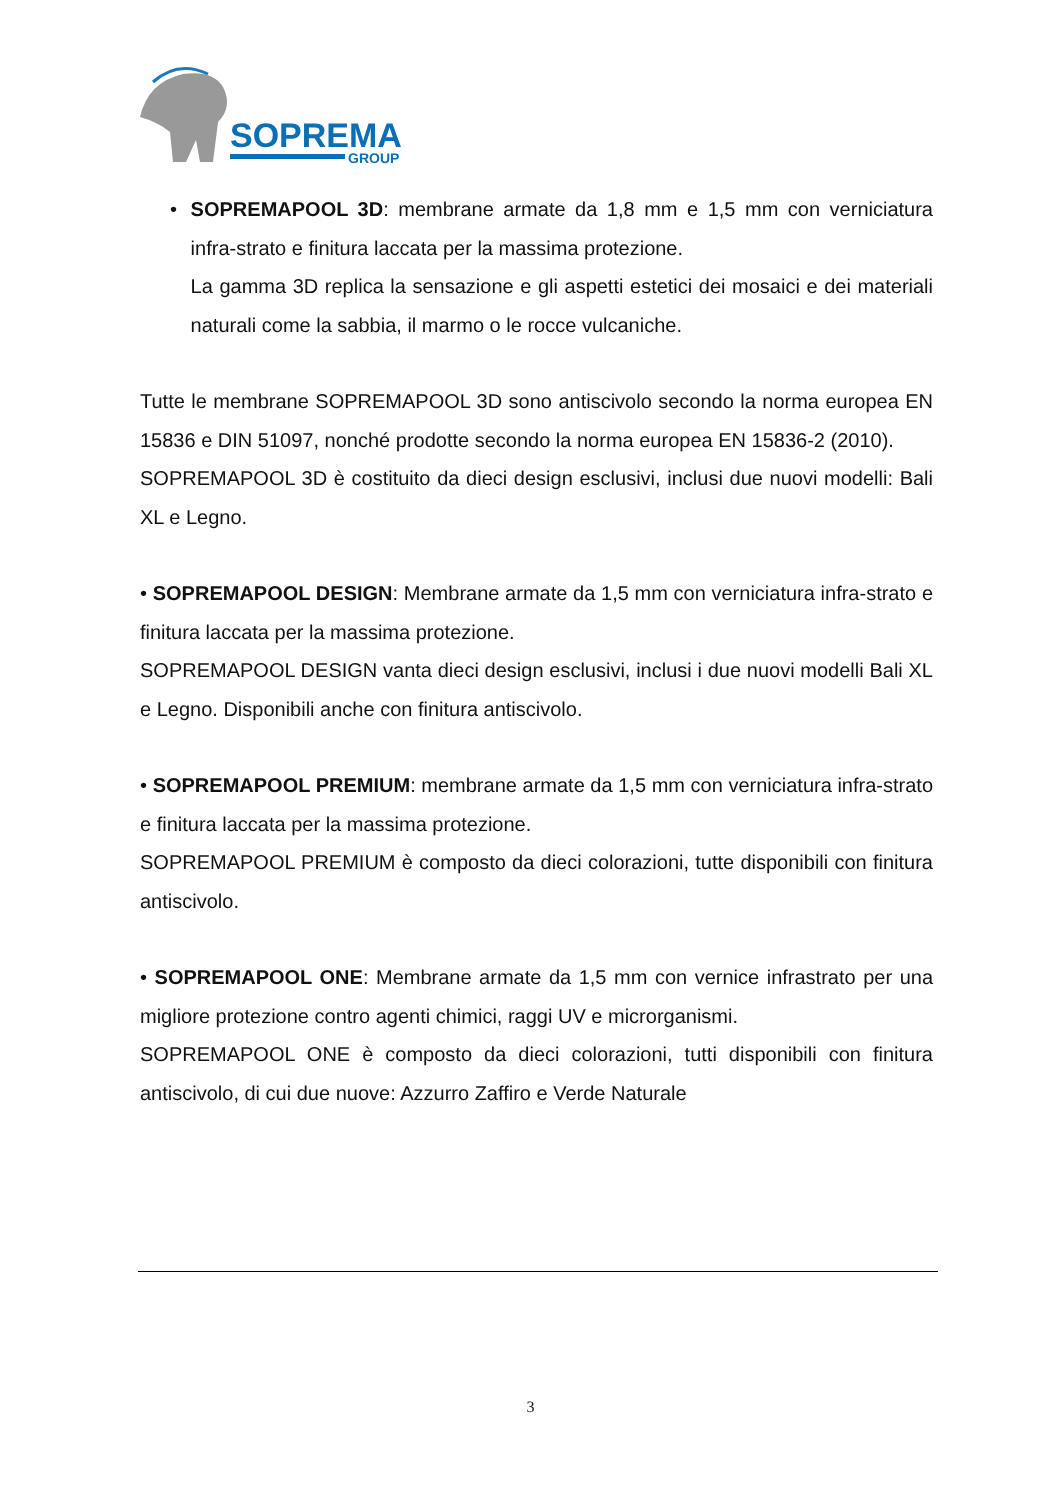SOPREMA
GROUP
• SOPREMAPOOL 3D: membrane armate da 1,8 mm e 1,5 mm con verniciatura infra-strato e finitura laccata per la massima protezione.
La gamma 3D replica la sensazione e gli aspetti estetici dei mosaici e dei materiali naturali come la sabbia, il marmo o le rocce vulcaniche.
Tutte le membrane SOPREMAPOOL 3D sono antiscivolo secondo la norma europea EN 15836 e DIN 51097, nonché prodotte secondo la norma europea EN 15836-2 (2010).
SOPREMAPOOL 3D è costituito da dieci design esclusivi, inclusi due nuovi modelli: Bali XL e Legno.
• SOPREMAPOOL DESIGN: Membrane armate da 1,5 mm con verniciatura infra-strato e finitura laccata per la massima protezione.
SOPREMAPOOL DESIGN vanta dieci design esclusivi, inclusi i due nuovi modelli Bali XL e Legno. Disponibili anche con finitura antiscivolo.
• SOPREMAPOOL PREMIUM: membrane armate da 1,5 mm con verniciatura infra-strato e finitura laccata per la massima protezione.
SOPREMAPOOL PREMIUM è composto da dieci colorazioni, tutte disponibili con finitura antiscivolo.
• SOPREMAPOOL ONE: Membrane armate da 1,5 mm con vernice infrastrato per una migliore protezione contro agenti chimici, raggi UV e microrganismi.
SOPREMAPOOL ONE è composto da dieci colorazioni, tutti disponibili con finitura antiscivolo, di cui due nuove: Azzurro Zaffiro e Verde Naturale
3